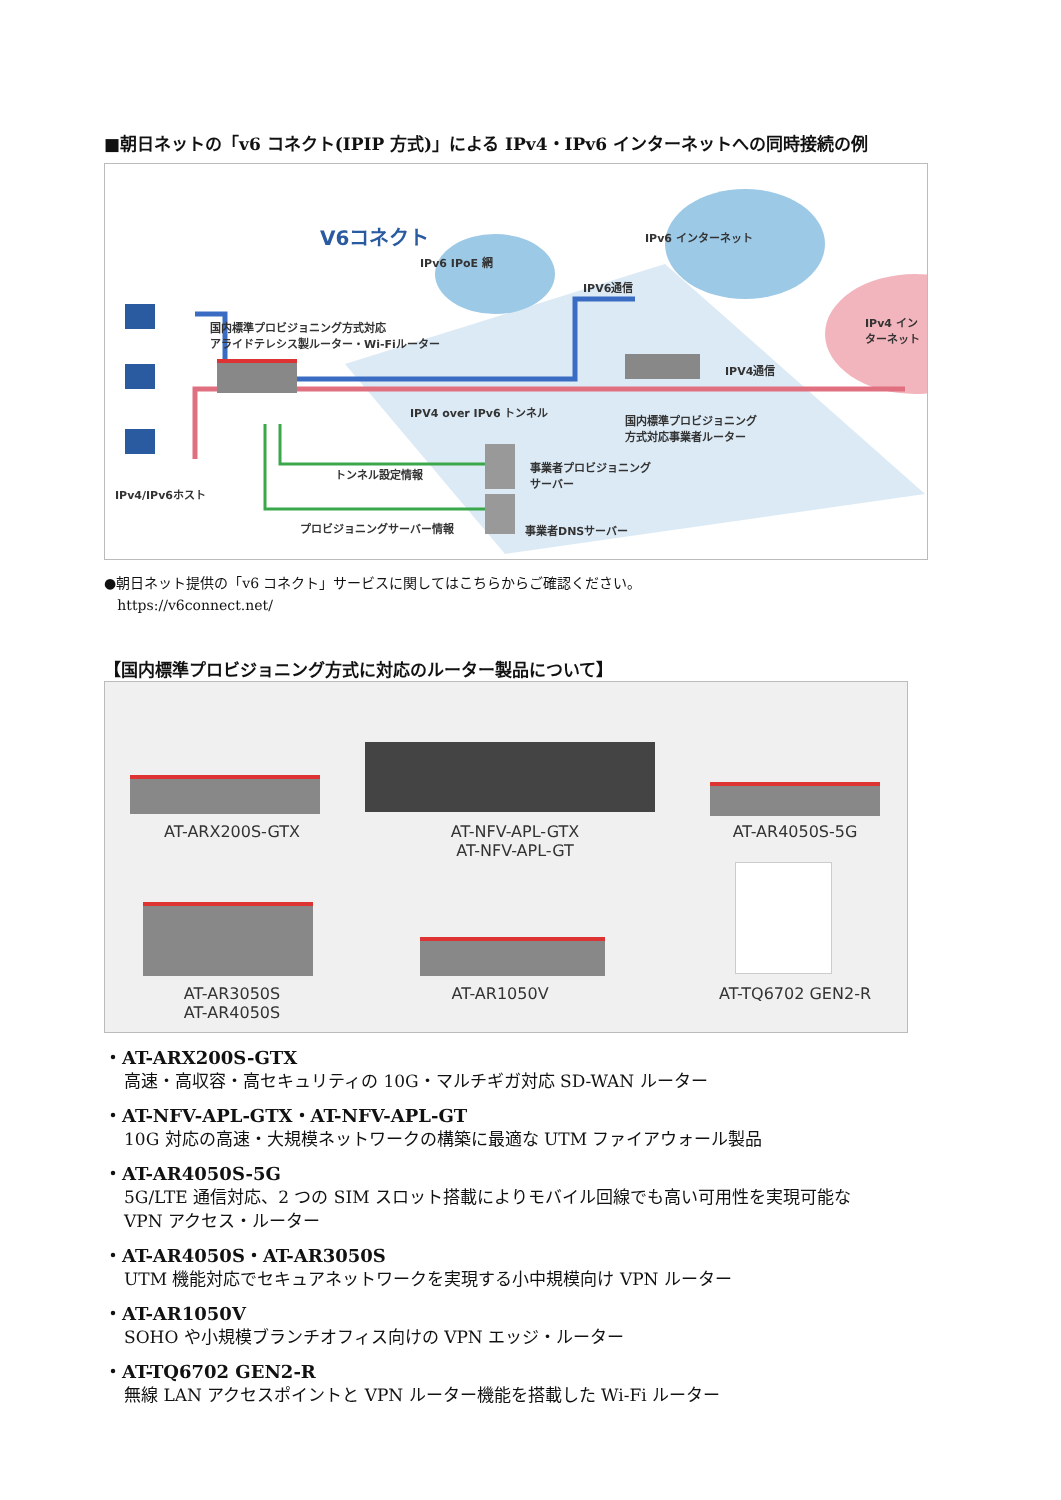■朝日ネットの「v6 コネクト(IPIP 方式)」による IPv4・IPv6 インターネットへの同時接続の例
V6コネクト
IPv6 IPoE 網
IPv6 インターネット
IPv4 インターネット
IPV6通信
IPV4通信
国内標準プロビジョニング方式対応
アライドテレシス製ルーター・Wi-Fiルーター
IPV4 over IPv6 トンネル
国内標準プロビジョニング
方式対応事業者ルーター
トンネル設定情報
事業者プロビジョニング
サーバー
IPv4/IPv6ホスト
プロビジョニングサーバー情報 事業者DNSサーバー
●朝日ネット提供の「v6 コネクト」サービスに関してはこちらからご確認ください。
https://v6connect.net/
【国内標準プロビジョニング方式に対応のルーター製品について】
AT-ARX200S-GTX
AT-NFV-APL-GTX
AT-NFV-APL-GT
AT-AR4050S-5G
AT-AR3050S
AT-AR4050S
AT-AR1050V AT-TQ6702 GEN2-R
・AT-ARX200S-GTX
高速・高収容・高セキュリティの 10G・マルチギガ対応 SD-WAN ルーター
・AT-NFV-APL-GTX・AT-NFV-APL-GT
10G 対応の高速・大規模ネットワークの構築に最適な UTM ファイアウォール製品
・AT-AR4050S-5G
5G/LTE 通信対応、2 つの SIM スロット搭載によりモバイル回線でも高い可用性を実現可能な
VPN アクセス・ルーター
・AT-AR4050S・AT-AR3050S
UTM 機能対応でセキュアネットワークを実現する小中規模向け VPN ルーター
・AT-AR1050V
SOHO や小規模ブランチオフィス向けの VPN エッジ・ルーター
・AT-TQ6702 GEN2-R
無線 LAN アクセスポイントと VPN ルーター機能を搭載した Wi-Fi ルーター